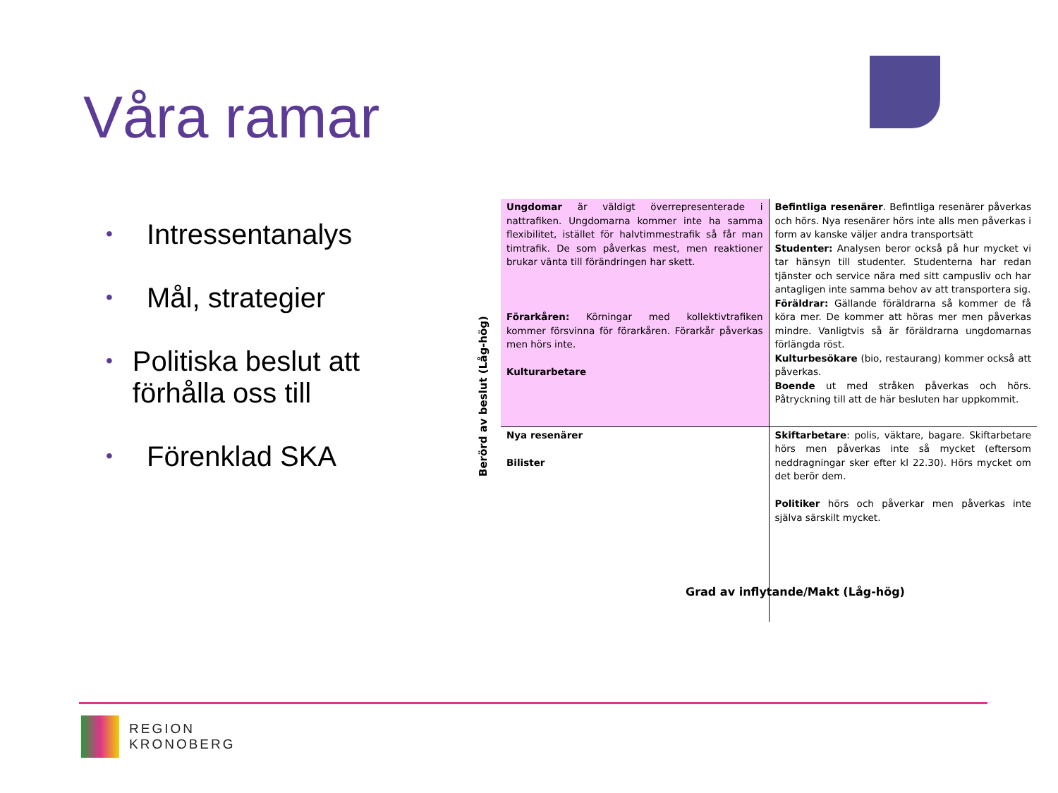Våra ramar
• Intressentanalys
• Mål, strategier
• Politiska beslut att förhålla oss till
• Förenklad SKA
Berörd av beslut (Låg-hög)
| Ungdomar är väldigt överrepresenterade i nattrafiken. Ungdomarna kommer inte ha samma flexibilitet, istället för halvtimmestrafik så får man timtrafik. De som påverkas mest, men reaktioner brukar vänta till förändringen har skett. Förarkåren: Körningar med kollektivtrafiken kommer försvinna för förarkåren. Förarkår påverkas men hörs inte. Kulturarbetare | Befintliga resenärer . Befintliga resenärer påverkas och hörs. Nya resenärer hörs inte alls men påverkas i form av kanske väljer andra transportsätt Studenter: Analysen beror också på hur mycket vi tar hänsyn till studenter. Studenterna har redan tjänster och service nära med sitt campusliv och har antagligen inte samma behov av att transportera sig. Föräldrar: Gällande föräldrarna så kommer de få köra mer. De kommer att höras mer men påverkas mindre. Vanligtvis så är föräldrarna ungdomarnas förlängda röst. Kulturbesökare (bio, restaurang) kommer också att påverkas. Boende ut med stråken påverkas och hörs. Påtryckning till att de här besluten har uppkommit. |
| Nya resenärer Bilister | Skiftarbetare : polis, väktare, bagare. Skiftarbetare hörs men påverkas inte så mycket (eftersom neddragningar sker efter kl 22.30). Hörs mycket om det berör dem. Politiker hörs och påverkar men påverkas inte själva särskilt mycket. |
Grad av inflytande/Makt (Låg-hög)
REGION
KRONOBERG